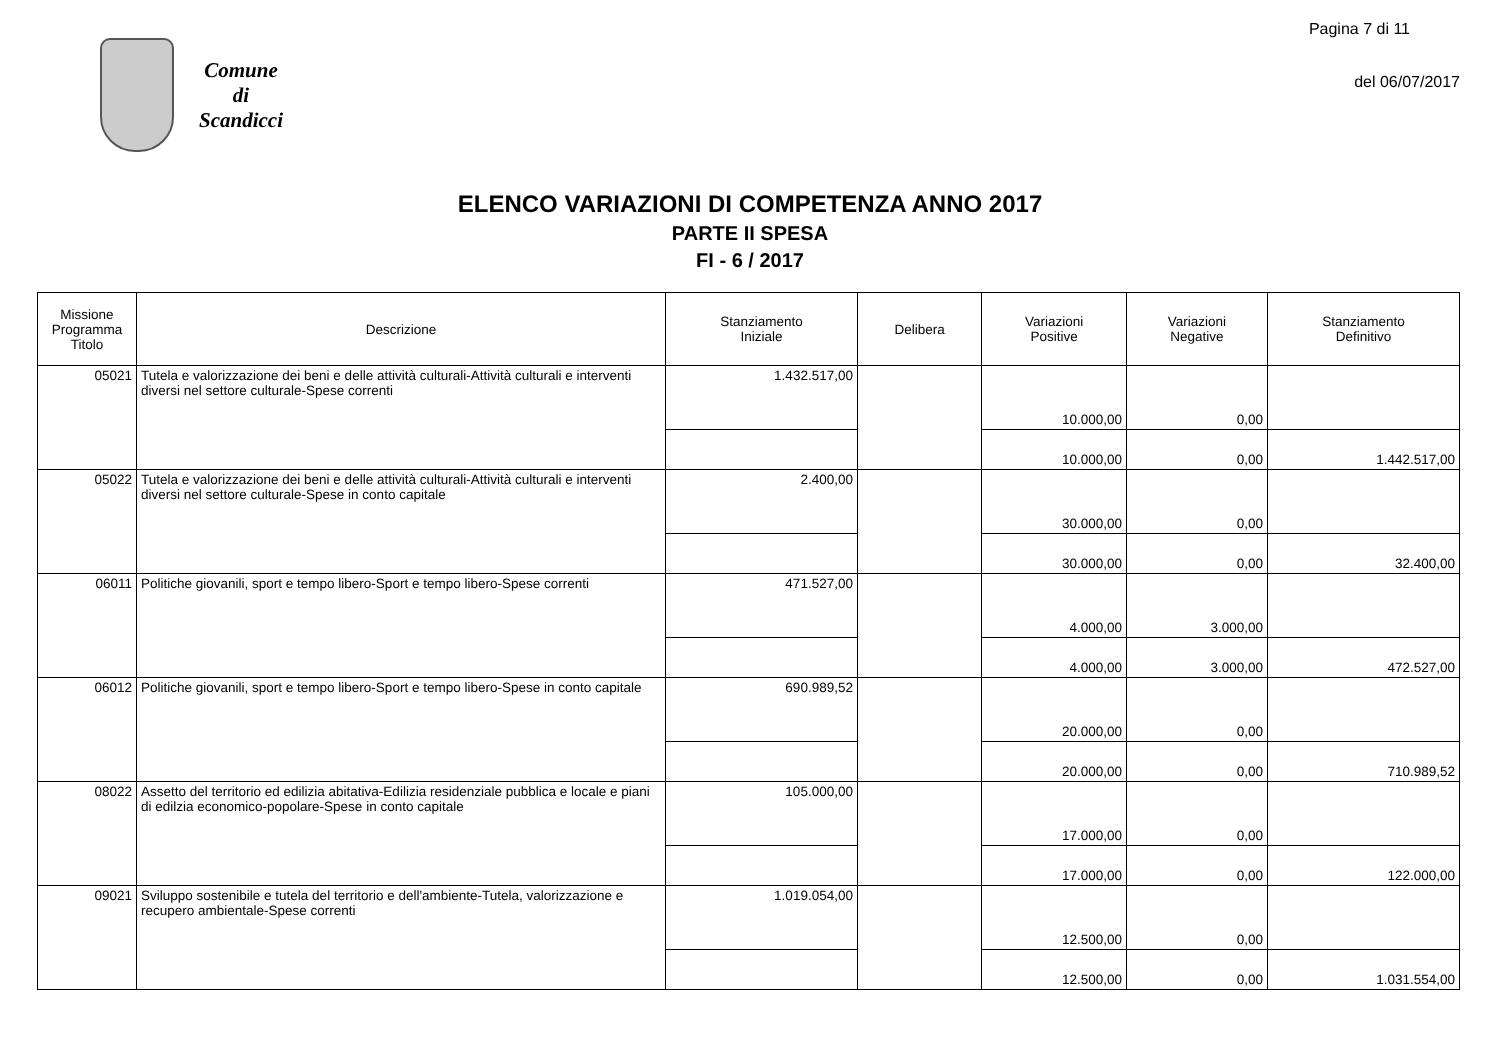Comune
di
Scandicci
Pagina 7 di 11
del 06/07/2017
ELENCO VARIAZIONI DI COMPETENZA ANNO 2017
PARTE II SPESA
FI - 6 / 2017
| Missione Programma Titolo | Descrizione | Stanziamento Iniziale | Delibera | Variazioni Positive | Variazioni Negative | Stanziamento Definitivo |
| --- | --- | --- | --- | --- | --- | --- |
| 05021 | Tutela e valorizzazione dei beni e delle attività culturali-Attività culturali e interventi diversi nel settore culturale-Spese correnti | 1.432.517,00 | | 10.000,00 | 0,00 | |
| | | | | 10.000,00 | 0,00 | 1.442.517,00 |
| 05022 | Tutela e valorizzazione dei beni e delle attività culturali-Attività culturali e interventi diversi nel settore culturale-Spese in conto capitale | 2.400,00 | | 30.000,00 | 0,00 | |
| | | | | 30.000,00 | 0,00 | 32.400,00 |
| 06011 | Politiche giovanili, sport e tempo libero-Sport e tempo libero-Spese correnti | 471.527,00 | | 4.000,00 | 3.000,00 | |
| | | | | 4.000,00 | 3.000,00 | 472.527,00 |
| 06012 | Politiche giovanili, sport e tempo libero-Sport e tempo libero-Spese in conto capitale | 690.989,52 | | 20.000,00 | 0,00 | |
| | | | | 20.000,00 | 0,00 | 710.989,52 |
| 08022 | Assetto del territorio ed edilizia abitativa-Edilizia residenziale pubblica e locale e piani di edilzia economico-popolare-Spese in conto capitale | 105.000,00 | | 17.000,00 | 0,00 | |
| | | | | 17.000,00 | 0,00 | 122.000,00 |
| 09021 | Sviluppo sostenibile e tutela del territorio e dell'ambiente-Tutela, valorizzazione e recupero ambientale-Spese correnti | 1.019.054,00 | | 12.500,00 | 0,00 | |
| | | | | 12.500,00 | 0,00 | 1.031.554,00 |